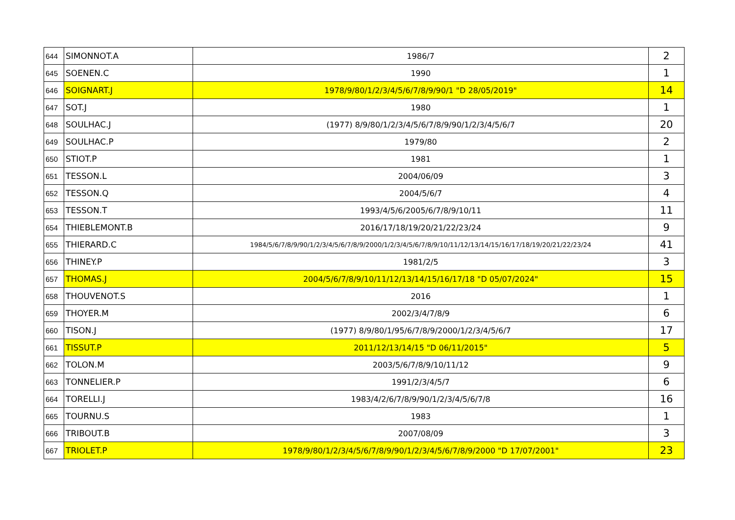| 644 | SIMONNOT.A | 1986/7 | 2 |
| 645 | SOENEN.C | 1990 | 1 |
| 646 | SOIGNART.J | 1978/9/80/1/2/3/4/5/6/7/8/9/90/1 "D 28/05/2019" | 14 |
| 647 | SOT.J | 1980 | 1 |
| 648 | SOULHAC.J | (1977) 8/9/80/1/2/3/4/5/6/7/8/9/90/1/2/3/4/5/6/7 | 20 |
| 649 | SOULHAC.P | 1979/80 | 2 |
| 650 | STIOT.P | 1981 | 1 |
| 651 | TESSON.L | 2004/06/09 | 3 |
| 652 | TESSON.Q | 2004/5/6/7 | 4 |
| 653 | TESSON.T | 1993/4/5/6/2005/6/7/8/9/10/11 | 11 |
| 654 | THIEBLEMONT.B | 2016/17/18/19/20/21/22/23/24 | 9 |
| 655 | THIERARD.C | 1984/5/6/7/8/9/90/1/2/3/4/5/6/7/8/9/2000/1/2/3/4/5/6/7/8/9/10/11/12/13/14/15/16/17/18/19/20/21/22/23/24 | 41 |
| 656 | THINEY.P | 1981/2/5 | 3 |
| 657 | THOMAS.J | 2004/5/6/7/8/9/10/11/12/13/14/15/16/17/18 "D 05/07/2024" | 15 |
| 658 | THOUVENOT.S | 2016 | 1 |
| 659 | THOYER.M | 2002/3/4/7/8/9 | 6 |
| 660 | TISON.J | (1977) 8/9/80/1/95/6/7/8/9/2000/1/2/3/4/5/6/7 | 17 |
| 661 | TISSUT.P | 2011/12/13/14/15 "D 06/11/2015" | 5 |
| 662 | TOLON.M | 2003/5/6/7/8/9/10/11/12 | 9 |
| 663 | TONNELIER.P | 1991/2/3/4/5/7 | 6 |
| 664 | TORELLI.J | 1983/4/2/6/7/8/9/90/1/2/3/4/5/6/7/8 | 16 |
| 665 | TOURNU.S | 1983 | 1 |
| 666 | TRIBOUT.B | 2007/08/09 | 3 |
| 667 | TRIOLET.P | 1978/9/80/1/2/3/4/5/6/7/8/9/90/1/2/3/4/5/6/7/8/9/2000 "D 17/07/2001" | 23 |